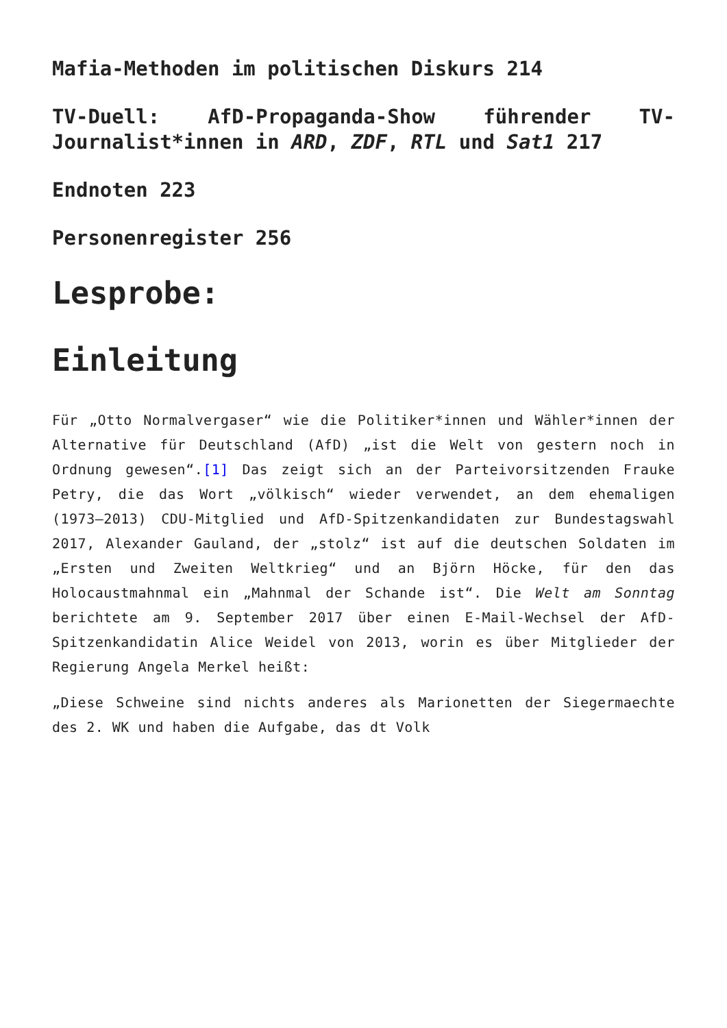Mafia-Methoden im politischen Diskurs 214
TV-Duell: AfD-Propaganda-Show führender TV-Journalist*innen in ARD, ZDF, RTL und Sat1 217
Endnoten 223
Personenregister 256
Lesprobe:
Einleitung
Für „Otto Normalvergaser“ wie die Politiker*innen und Wähler*innen der Alternative für Deutschland (AfD) „ist die Welt von gestern noch in Ordnung gewesen“.[1] Das zeigt sich an der Parteivorsitzenden Frauke Petry, die das Wort „völkisch“ wieder verwendet, an dem ehemaligen (1973–2013) CDU-Mitglied und AfD-Spitzenkandidaten zur Bundestagswahl 2017, Alexander Gauland, der „stolz“ ist auf die deutschen Soldaten im „Ersten und Zweiten Weltkrieg“ und an Björn Höcke, für den das Holocaustmahnmal ein „Mahnmal der Schande ist“. Die Welt am Sonntag berichtete am 9. September 2017 über einen E-Mail-Wechsel der AfD-Spitzenkandidatin Alice Weidel von 2013, worin es über Mitglieder der Regierung Angela Merkel heißt:
„Diese Schweine sind nichts anderes als Marionetten der Siegermaechte des 2. WK und haben die Aufgabe, das dt Volk